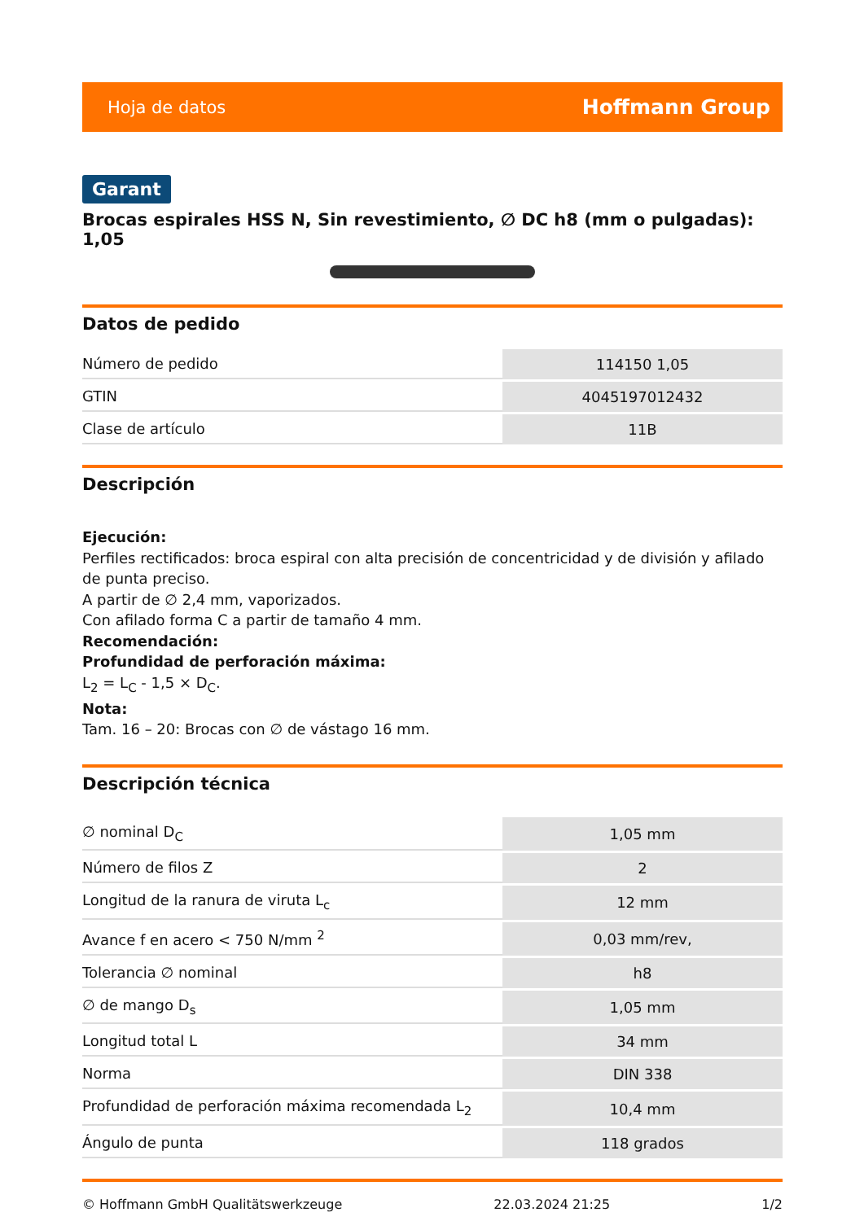Hoja de datos Hoffmann Group
Garant
Brocas espirales HSS N, Sin revestimiento, ∅ DC h8 (mm o pulgadas): 1,05
Datos de pedido
| Número de pedido | 114150 1,05 |
| GTIN | 4045197012432 |
| Clase de artículo | 11B |
Descripción
Ejecución:
Perfiles rectificados: broca espiral con alta precisión de concentricidad y de división y afilado de punta preciso.
A partir de ∅ 2,4 mm, vaporizados.
Con afilado forma C a partir de tamaño 4 mm.
Recomendación:
Profundidad de perforación máxima:
L<sub>2</sub> = L<sub>C</sub> - 1,5 × D<sub>C</sub>.
Nota:
Tam. 16 – 20: Brocas con ∅ de vástago 16 mm.
Descripción técnica
| ∅ nominal D<sub>C</sub> | 1,05 mm |
| Número de filos Z | 2 |
| Longitud de la ranura de viruta L<sub>c</sub> | 12 mm |
| Avance f en acero < 750 N/mm <sup>2</sup> | 0,03 mm/rev, |
| Tolerancia ∅ nominal | h8 |
| ∅ de mango D<sub>s</sub> | 1,05 mm |
| Longitud total L | 34 mm |
| Norma | DIN 338 |
| Profundidad de perforación máxima recomendada L<sub>2</sub> | 10,4 mm |
| Ángulo de punta | 118 grados |
© Hoffmann GmbH Qualitätswerkzeuge 22.03.2024 21:25 1/2